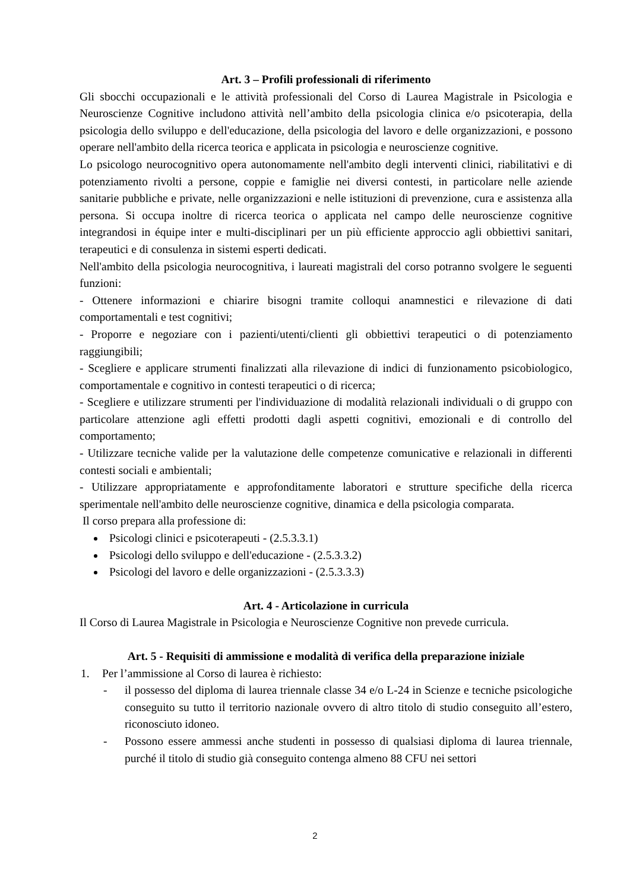Art. 3 – Profili professionali di riferimento
Gli sbocchi occupazionali e le attività professionali del Corso di Laurea Magistrale in Psicologia e Neuroscienze Cognitive includono attività nell’ambito della psicologia clinica e/o psicoterapia, della psicologia dello sviluppo e dell'educazione, della psicologia del lavoro e delle organizzazioni, e possono operare nell'ambito della ricerca teorica e applicata in psicologia e neuroscienze cognitive.
Lo psicologo neurocognitivo opera autonomamente nell'ambito degli interventi clinici, riabilitativi e di potenziamento rivolti a persone, coppie e famiglie nei diversi contesti, in particolare nelle aziende sanitarie pubbliche e private, nelle organizzazioni e nelle istituzioni di prevenzione, cura e assistenza alla persona. Si occupa inoltre di ricerca teorica o applicata nel campo delle neuroscienze cognitive integrandosi in équipe inter e multi-disciplinari per un più efficiente approccio agli obbiettivi sanitari, terapeutici e di consulenza in sistemi esperti dedicati.
Nell'ambito della psicologia neurocognitiva, i laureati magistrali del corso potranno svolgere le seguenti funzioni:
- Ottenere informazioni e chiarire bisogni tramite colloqui anamnestici e rilevazione di dati comportamentali e test cognitivi;
- Proporre e negoziare con i pazienti/utenti/clienti gli obbiettivi terapeutici o di potenziamento raggiungibili;
- Scegliere e applicare strumenti finalizzati alla rilevazione di indici di funzionamento psicobiologico, comportamentale e cognitivo in contesti terapeutici o di ricerca;
- Scegliere e utilizzare strumenti per l'individuazione di modalità relazionali individuali o di gruppo con particolare attenzione agli effetti prodotti dagli aspetti cognitivi, emozionali e di controllo del comportamento;
- Utilizzare tecniche valide per la valutazione delle competenze comunicative e relazionali in differenti contesti sociali e ambientali;
- Utilizzare appropriatamente e approfonditamente laboratori e strutture specifiche della ricerca sperimentale nell'ambito delle neuroscienze cognitive, dinamica e della psicologia comparata.
Il corso prepara alla professione di:
Psicologi clinici e psicoterapeuti - (2.5.3.3.1)
Psicologi dello sviluppo e dell'educazione - (2.5.3.3.2)
Psicologi del lavoro e delle organizzazioni - (2.5.3.3.3)
Art. 4 - Articolazione in curricula
Il Corso di Laurea Magistrale in Psicologia e Neuroscienze Cognitive non prevede curricula.
Art. 5 - Requisiti di ammissione e modalità di verifica della preparazione iniziale
1. Per l’ammissione al Corso di laurea è richiesto:
- il possesso del diploma di laurea triennale classe 34 e/o L-24 in Scienze e tecniche psicologiche conseguito su tutto il territorio nazionale ovvero di altro titolo di studio conseguito all’estero, riconosciuto idoneo.
- Possono essere ammessi anche studenti in possesso di qualsiasi diploma di laurea triennale, purché il titolo di studio già conseguito contenga almeno 88 CFU nei settori
2